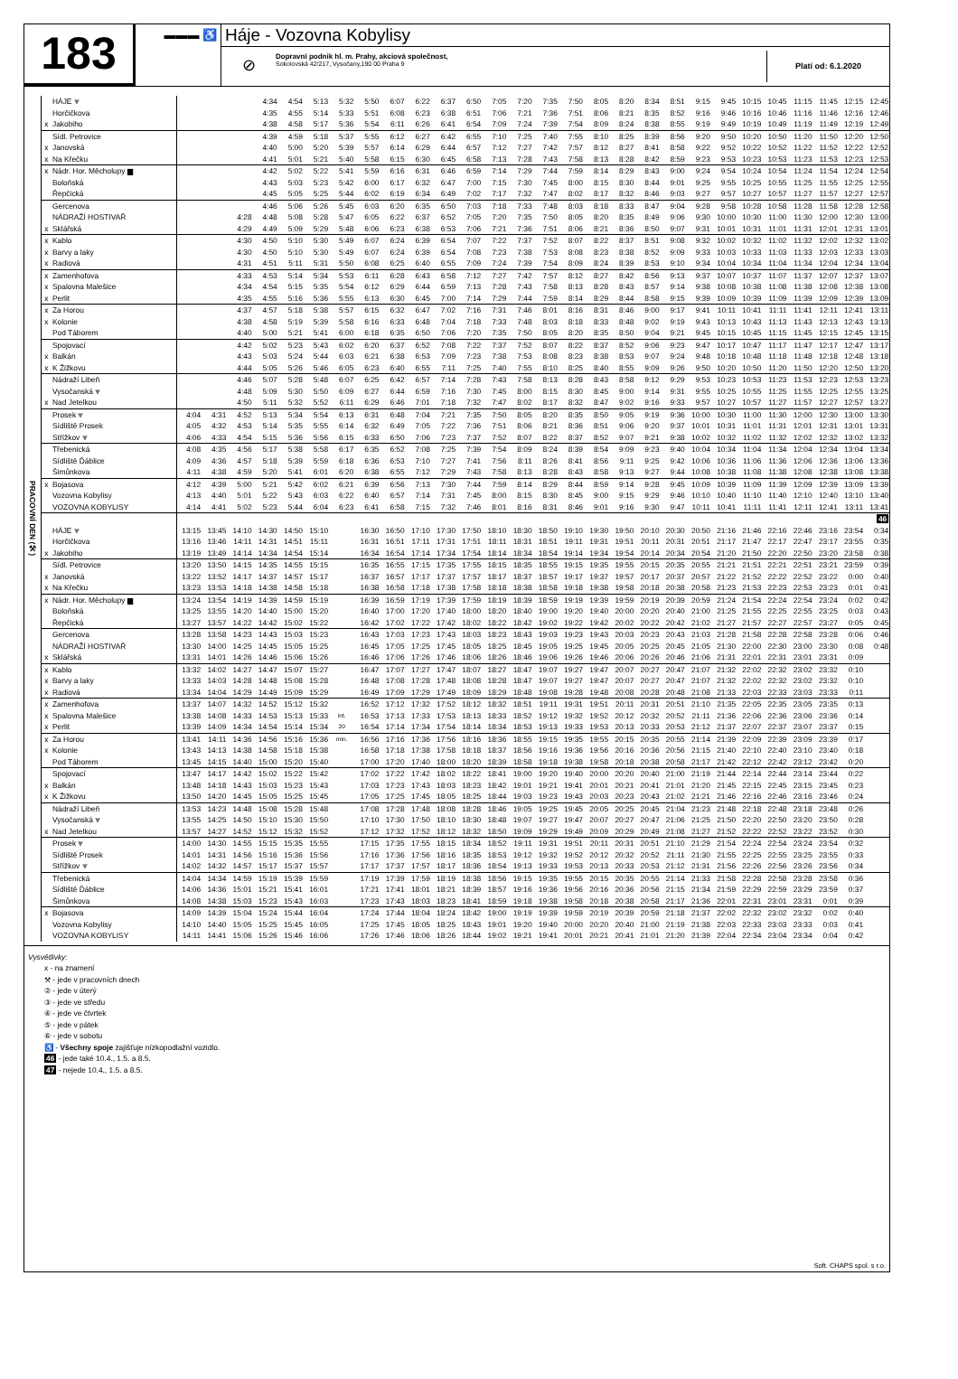183
▬▬▬ ♿
Háje - Vozovna Kobylisy
⊘
Dopravní podnik hl. m. Prahy, akciová společnost,
Sokolovská 42/217, Vysočany,190 00 Praha 9
Platí od: 6.1.2020
| PRACOVNÍ DEN (⚒) | | HÁJE ⩔ | | | | 4:34 | 4:54 | 5:13 | 5:32 | 5:50 | 6:07 | 6:22 | 6:37 | 6:50 | 7:05 | 7:20 | 7:35 | 7:50 | 8:05 | 8:20 | 8:34 | 8:51 | 9:15 | 9:45 | 10:15 | 10:45 | 11:15 | 11:45 | 12:15 | 12:45 |
| | | Horčičkova | | | | 4:35 | 4:55 | 5:14 | 5:33 | 5:51 | 6:08 | 6:23 | 6:38 | 6:51 | 7:06 | 7:21 | 7:36 | 7:51 | 8:06 | 8:21 | 8:35 | 8:52 | 9:16 | 9:46 | 10:16 | 10:46 | 11:16 | 11:46 | 12:16 | 12:46 |
| | x | Jakobiho | | | | 4:38 | 4:58 | 5:17 | 5:36 | 5:54 | 6:11 | 6:26 | 6:41 | 6:54 | 7:09 | 7:24 | 7:39 | 7:54 | 8:09 | 8:24 | 8:38 | 8:55 | 9:19 | 9:49 | 10:19 | 10:49 | 11:19 | 11:49 | 12:19 | 12:49 |
| | | Sídl. Petrovice | | | | 4:39 | 4:59 | 5:18 | 5:37 | 5:55 | 6:12 | 6:27 | 6:42 | 6:55 | 7:10 | 7:25 | 7:40 | 7:55 | 8:10 | 8:25 | 8:39 | 8:56 | 9:20 | 9:50 | 10:20 | 10:50 | 11:20 | 11:50 | 12:20 | 12:50 |
| | x | Janovská | | | | 4:40 | 5:00 | 5:20 | 5:39 | 5:57 | 6:14 | 6:29 | 6:44 | 6:57 | 7:12 | 7:27 | 7:42 | 7:57 | 8:12 | 8:27 | 8:41 | 8:58 | 9:22 | 9:52 | 10:22 | 10:52 | 11:22 | 11:52 | 12:22 | 12:52 |
| | x | Na Křečku | | | | 4:41 | 5:01 | 5:21 | 5:40 | 5:58 | 6:15 | 6:30 | 6:45 | 6:58 | 7:13 | 7:28 | 7:43 | 7:58 | 8:13 | 8:28 | 8:42 | 8:59 | 9:23 | 9:53 | 10:23 | 10:53 | 11:23 | 11:53 | 12:23 | 12:53 |
| | x | Nádr. Hor. Měcholupy ▆ | | | | 4:42 | 5:02 | 5:22 | 5:41 | 5:59 | 6:16 | 6:31 | 6:46 | 6:59 | 7:14 | 7:29 | 7:44 | 7:59 | 8:14 | 8:29 | 8:43 | 9:00 | 9:24 | 9:54 | 10:24 | 10:54 | 11:24 | 11:54 | 12:24 | 12:54 |
| | | Boloňská | | | | 4:43 | 5:03 | 5:23 | 5:42 | 6:00 | 6:17 | 6:32 | 6:47 | 7:00 | 7:15 | 7:30 | 7:45 | 8:00 | 8:15 | 8:30 | 8:44 | 9:01 | 9:25 | 9:55 | 10:25 | 10:55 | 11:25 | 11:55 | 12:25 | 12:55 |
| | | Řepčická | | | | 4:45 | 5:05 | 5:25 | 5:44 | 6:02 | 6:19 | 6:34 | 6:49 | 7:02 | 7:17 | 7:32 | 7:47 | 8:02 | 8:17 | 8:32 | 8:46 | 9:03 | 9:27 | 9:57 | 10:27 | 10:57 | 11:27 | 11:57 | 12:27 | 12:57 |
| | | Gercenova | | | | 4:46 | 5:06 | 5:26 | 5:45 | 6:03 | 6:20 | 6:35 | 6:50 | 7:03 | 7:18 | 7:33 | 7:48 | 8:03 | 8:18 | 8:33 | 8:47 | 9:04 | 9:28 | 9:58 | 10:28 | 10:58 | 11:28 | 11:58 | 12:28 | 12:58 |
| | | NÁDRAŽÍ HOSTIVAŘ | | | 4:28 | 4:48 | 5:08 | 5:28 | 5:47 | 6:05 | 6:22 | 6:37 | 6:52 | 7:05 | 7:20 | 7:35 | 7:50 | 8:05 | 8:20 | 8:35 | 8:49 | 9:06 | 9:30 | 10:00 | 10:30 | 11:00 | 11:30 | 12:00 | 12:30 | 13:00 |
| | x | Sklářská | | | 4:29 | 4:49 | 5:09 | 5:29 | 5:48 | 6:06 | 6:23 | 6:38 | 6:53 | 7:06 | 7:21 | 7:36 | 7:51 | 8:06 | 8:21 | 8:36 | 8:50 | 9:07 | 9:31 | 10:01 | 10:31 | 11:01 | 11:31 | 12:01 | 12:31 | 13:01 |
| | x | Kablo | | | 4:30 | 4:50 | 5:10 | 5:30 | 5:49 | 6:07 | 6:24 | 6:39 | 6:54 | 7:07 | 7:22 | 7:37 | 7:52 | 8:07 | 8:22 | 8:37 | 8:51 | 9:08 | 9:32 | 10:02 | 10:32 | 11:02 | 11:32 | 12:02 | 12:32 | 13:02 |
| | x | Barvy a laky | | | 4:30 | 4:50 | 5:10 | 5:30 | 5:49 | 6:07 | 6:24 | 6:39 | 6:54 | 7:08 | 7:23 | 7:38 | 7:53 | 8:08 | 8:23 | 8:38 | 8:52 | 9:09 | 9:33 | 10:03 | 10:33 | 11:03 | 11:33 | 12:03 | 12:33 | 13:03 |
| | x | Radiová | | | 4:31 | 4:51 | 5:11 | 5:31 | 5:50 | 6:08 | 6:25 | 6:40 | 6:55 | 7:09 | 7:24 | 7:39 | 7:54 | 8:09 | 8:24 | 8:39 | 8:53 | 9:10 | 9:34 | 10:04 | 10:34 | 11:04 | 11:34 | 12:04 | 12:34 | 13:04 |
| | x | Zamenhofova | | | 4:33 | 4:53 | 5:14 | 5:34 | 5:53 | 6:11 | 6:28 | 6:43 | 6:58 | 7:12 | 7:27 | 7:42 | 7:57 | 8:12 | 8:27 | 8:42 | 8:56 | 9:13 | 9:37 | 10:07 | 10:37 | 11:07 | 11:37 | 12:07 | 12:37 | 13:07 |
| | x | Spalovna Malešice | | | 4:34 | 4:54 | 5:15 | 5:35 | 5:54 | 6:12 | 6:29 | 6:44 | 6:59 | 7:13 | 7:28 | 7:43 | 7:58 | 8:13 | 8:28 | 8:43 | 8:57 | 9:14 | 9:38 | 10:08 | 10:38 | 11:08 | 11:38 | 12:08 | 12:38 | 13:08 |
| | x | Perlit | | | 4:35 | 4:55 | 5:16 | 5:36 | 5:55 | 6:13 | 6:30 | 6:45 | 7:00 | 7:14 | 7:29 | 7:44 | 7:59 | 8:14 | 8:29 | 8:44 | 8:58 | 9:15 | 9:39 | 10:09 | 10:39 | 11:09 | 11:39 | 12:09 | 12:39 | 13:09 |
| | x | Za Horou | | | 4:37 | 4:57 | 5:18 | 5:38 | 5:57 | 6:15 | 6:32 | 6:47 | 7:02 | 7:16 | 7:31 | 7:46 | 8:01 | 8:16 | 8:31 | 8:46 | 9:00 | 9:17 | 9:41 | 10:11 | 10:41 | 11:11 | 11:41 | 12:11 | 12:41 | 13:11 |
| | x | Kolonie | | | 4:38 | 4:58 | 5:19 | 5:39 | 5:58 | 6:16 | 6:33 | 6:48 | 7:04 | 7:18 | 7:33 | 7:48 | 8:03 | 8:18 | 8:33 | 8:48 | 9:02 | 9:19 | 9:43 | 10:13 | 10:43 | 11:13 | 11:43 | 12:13 | 12:43 | 13:13 |
| | | Pod Táborem | | | 4:40 | 5:00 | 5:21 | 5:41 | 6:00 | 6:18 | 6:35 | 6:50 | 7:06 | 7:20 | 7:35 | 7:50 | 8:05 | 8:20 | 8:35 | 8:50 | 9:04 | 9:21 | 9:45 | 10:15 | 10:45 | 11:15 | 11:45 | 12:15 | 12:45 | 13:15 |
| | | Spojovací | | | 4:42 | 5:02 | 5:23 | 5:43 | 6:02 | 6:20 | 6:37 | 6:52 | 7:08 | 7:22 | 7:37 | 7:52 | 8:07 | 8:22 | 8:37 | 8:52 | 9:06 | 9:23 | 9:47 | 10:17 | 10:47 | 11:17 | 11:47 | 12:17 | 12:47 | 13:17 |
| | x | Balkán | | | 4:43 | 5:03 | 5:24 | 5:44 | 6:03 | 6:21 | 6:38 | 6:53 | 7:09 | 7:23 | 7:38 | 7:53 | 8:08 | 8:23 | 8:38 | 8:53 | 9:07 | 9:24 | 9:48 | 10:18 | 10:48 | 11:18 | 11:48 | 12:18 | 12:48 | 13:18 |
| | x | K Žižkovu | | | 4:44 | 5:05 | 5:26 | 5:46 | 6:05 | 6:23 | 6:40 | 6:55 | 7:11 | 7:25 | 7:40 | 7:55 | 8:10 | 8:25 | 8:40 | 8:55 | 9:09 | 9:26 | 9:50 | 10:20 | 10:50 | 11:20 | 11:50 | 12:20 | 12:50 | 13:20 |
| | | Nádraží Libeň | | | 4:46 | 5:07 | 5:28 | 5:48 | 6:07 | 6:25 | 6:42 | 6:57 | 7:14 | 7:28 | 7:43 | 7:58 | 8:13 | 8:28 | 8:43 | 8:58 | 9:12 | 9:29 | 9:53 | 10:23 | 10:53 | 11:23 | 11:53 | 12:23 | 12:53 | 13:23 |
| | | Vysočanská ⩔ | | | 4:48 | 5:09 | 5:30 | 5:50 | 6:09 | 6:27 | 6:44 | 6:59 | 7:16 | 7:30 | 7:45 | 8:00 | 8:15 | 8:30 | 8:45 | 9:00 | 9:14 | 9:31 | 9:55 | 10:25 | 10:55 | 11:25 | 11:55 | 12:25 | 12:55 | 13:25 |
| | x | Nad Jetelkou | | | 4:50 | 5:11 | 5:32 | 5:52 | 6:11 | 6:29 | 6:46 | 7:01 | 7:18 | 7:32 | 7:47 | 8:02 | 8:17 | 8:32 | 8:47 | 9:02 | 9:16 | 9:33 | 9:57 | 10:27 | 10:57 | 11:27 | 11:57 | 12:27 | 12:57 | 13:27 |
| | | Prosek ⩔ | 4:04 | 4:31 | 4:52 | 5:13 | 5:34 | 5:54 | 6:13 | 6:31 | 6:48 | 7:04 | 7:21 | 7:35 | 7:50 | 8:05 | 8:20 | 8:35 | 8:50 | 9:05 | 9:19 | 9:36 | 10:00 | 10:30 | 11:00 | 11:30 | 12:00 | 12:30 | 13:00 | 13:30 |
| | | Sídliště Prosek | 4:05 | 4:32 | 4:53 | 5:14 | 5:35 | 5:55 | 6:14 | 6:32 | 6:49 | 7:05 | 7:22 | 7:36 | 7:51 | 8:06 | 8:21 | 8:36 | 8:51 | 9:06 | 9:20 | 9:37 | 10:01 | 10:31 | 11:01 | 11:31 | 12:01 | 12:31 | 13:01 | 13:31 |
| | | Střížkov ⩔ | 4:06 | 4:33 | 4:54 | 5:15 | 5:36 | 5:56 | 6:15 | 6:33 | 6:50 | 7:06 | 7:23 | 7:37 | 7:52 | 8:07 | 8:22 | 8:37 | 8:52 | 9:07 | 9:21 | 9:38 | 10:02 | 10:32 | 11:02 | 11:32 | 12:02 | 12:32 | 13:02 | 13:32 |
| | | Třebenická | 4:08 | 4:35 | 4:56 | 5:17 | 5:38 | 5:58 | 6:17 | 6:35 | 6:52 | 7:08 | 7:25 | 7:39 | 7:54 | 8:09 | 8:24 | 8:39 | 8:54 | 9:09 | 9:23 | 9:40 | 10:04 | 10:34 | 11:04 | 11:34 | 12:04 | 12:34 | 13:04 | 13:34 |
| | | Sídliště Ďáblice | 4:09 | 4:36 | 4:57 | 5:18 | 5:39 | 5:59 | 6:18 | 6:36 | 6:53 | 7:10 | 7:27 | 7:41 | 7:56 | 8:11 | 8:26 | 8:41 | 8:56 | 9:11 | 9:25 | 9:42 | 10:06 | 10:36 | 11:06 | 11:36 | 12:06 | 12:36 | 13:06 | 13:36 |
| | | Šimůnkova | 4:11 | 4:38 | 4:59 | 5:20 | 5:41 | 6:01 | 6:20 | 6:38 | 6:55 | 7:12 | 7:29 | 7:43 | 7:58 | 8:13 | 8:28 | 8:43 | 8:58 | 9:13 | 9:27 | 9:44 | 10:08 | 10:38 | 11:08 | 11:38 | 12:08 | 12:38 | 13:08 | 13:38 |
| | x | Bojasova | 4:12 | 4:39 | 5:00 | 5:21 | 5:42 | 6:02 | 6:21 | 6:39 | 6:56 | 7:13 | 7:30 | 7:44 | 7:59 | 8:14 | 8:29 | 8:44 | 8:59 | 9:14 | 9:28 | 9:45 | 10:09 | 10:39 | 11:09 | 11:39 | 12:09 | 12:39 | 13:09 | 13:39 |
| | | Vozovna Kobylisy | 4:13 | 4:40 | 5:01 | 5:22 | 5:43 | 6:03 | 6:22 | 6:40 | 6:57 | 7:14 | 7:31 | 7:45 | 8:00 | 8:15 | 8:30 | 8:45 | 9:00 | 9:15 | 9:29 | 9:46 | 10:10 | 10:40 | 11:10 | 11:40 | 12:10 | 12:40 | 13:10 | 13:40 |
| | | VOZOVNA KOBYLISY | 4:14 | 4:41 | 5:02 | 5:23 | 5:44 | 6:04 | 6:23 | 6:41 | 6:58 | 7:15 | 7:32 | 7:46 | 8:01 | 8:16 | 8:31 | 8:46 | 9:01 | 9:16 | 9:30 | 9:47 | 10:11 | 10:41 | 11:11 | 11:41 | 12:11 | 12:41 | 13:11 | 13:41 |
| | | | | | | | | | | | | | | | | | | | | | | | | | | | | | | 46 |
| | | HÁJE ⩔ | 13:15 | 13:45 | 14:10 | 14:30 | 14:50 | 15:10 | | 16:30 | 16:50 | 17:10 | 17:30 | 17:50 | 18:10 | 18:30 | 18:50 | 19:10 | 19:30 | 19:50 | 20:10 | 20:30 | 20:50 | 21:16 | 21:46 | 22:16 | 22:46 | 23:16 | 23:54 | 0:34 |
| | | Horčičkova | 13:16 | 13:46 | 14:11 | 14:31 | 14:51 | 15:11 | | 16:31 | 16:51 | 17:11 | 17:31 | 17:51 | 18:11 | 18:31 | 18:51 | 19:11 | 19:31 | 19:51 | 20:11 | 20:31 | 20:51 | 21:17 | 21:47 | 22:17 | 22:47 | 23:17 | 23:55 | 0:35 |
| | x | Jakobiho | 13:19 | 13:49 | 14:14 | 14:34 | 14:54 | 15:14 | | 16:34 | 16:54 | 17:14 | 17:34 | 17:54 | 18:14 | 18:34 | 18:54 | 19:14 | 19:34 | 19:54 | 20:14 | 20:34 | 20:54 | 21:20 | 21:50 | 22:20 | 22:50 | 23:20 | 23:58 | 0:38 |
| | | Sídl. Petrovice | 13:20 | 13:50 | 14:15 | 14:35 | 14:55 | 15:15 | | 16:35 | 16:55 | 17:15 | 17:35 | 17:55 | 18:15 | 18:35 | 18:55 | 19:15 | 19:35 | 19:55 | 20:15 | 20:35 | 20:55 | 21:21 | 21:51 | 22:21 | 22:51 | 23:21 | 23:59 | 0:39 |
| | x | Janovská | 13:22 | 13:52 | 14:17 | 14:37 | 14:57 | 15:17 | | 16:37 | 16:57 | 17:17 | 17:37 | 17:57 | 18:17 | 18:37 | 18:57 | 19:17 | 19:37 | 19:57 | 20:17 | 20:37 | 20:57 | 21:22 | 21:52 | 22:22 | 22:52 | 23:22 | 0:00 | 0:40 |
| | x | Na Křečku | 13:23 | 13:53 | 14:18 | 14:38 | 14:58 | 15:18 | | 16:38 | 16:58 | 17:18 | 17:38 | 17:58 | 18:18 | 18:38 | 18:58 | 19:18 | 19:38 | 19:58 | 20:18 | 20:38 | 20:58 | 21:23 | 21:53 | 22:23 | 22:53 | 23:23 | 0:01 | 0:41 |
| | x | Nádr. Hor. Měcholupy ▆ | 13:24 | 13:54 | 14:19 | 14:39 | 14:59 | 15:19 | | 16:39 | 16:59 | 17:19 | 17:39 | 17:59 | 18:19 | 18:39 | 18:59 | 19:19 | 19:39 | 19:59 | 20:19 | 20:39 | 20:59 | 21:24 | 21:54 | 22:24 | 22:54 | 23:24 | 0:02 | 0:42 |
| | | Boloňská | 13:25 | 13:55 | 14:20 | 14:40 | 15:00 | 15:20 | | 16:40 | 17:00 | 17:20 | 17:40 | 18:00 | 18:20 | 18:40 | 19:00 | 19:20 | 19:40 | 20:00 | 20:20 | 20:40 | 21:00 | 21:25 | 21:55 | 22:25 | 22:55 | 23:25 | 0:03 | 0:43 |
| | | Řepčická | 13:27 | 13:57 | 14:22 | 14:42 | 15:02 | 15:22 | | 16:42 | 17:02 | 17:22 | 17:42 | 18:02 | 18:22 | 18:42 | 19:02 | 19:22 | 19:42 | 20:02 | 20:22 | 20:42 | 21:02 | 21:27 | 21:57 | 22:27 | 22:57 | 23:27 | 0:05 | 0:45 |
| | | Gercenova | 13:28 | 13:58 | 14:23 | 14:43 | 15:03 | 15:23 | | 16:43 | 17:03 | 17:23 | 17:43 | 18:03 | 18:23 | 18:43 | 19:03 | 19:23 | 19:43 | 20:03 | 20:23 | 20:43 | 21:03 | 21:28 | 21:58 | 22:28 | 22:58 | 23:28 | 0:06 | 0:46 |
| | | NÁDRAŽÍ HOSTIVAŘ | 13:30 | 14:00 | 14:25 | 14:45 | 15:05 | 15:25 | | 16:45 | 17:05 | 17:25 | 17:45 | 18:05 | 18:25 | 18:45 | 19:05 | 19:25 | 19:45 | 20:05 | 20:25 | 20:45 | 21:05 | 21:30 | 22:00 | 22:30 | 23:00 | 23:30 | 0:08 | 0:48 |
| | x | Sklářská | 13:31 | 14:01 | 14:26 | 14:46 | 15:06 | 15:26 | | 16:46 | 17:06 | 17:26 | 17:46 | 18:06 | 18:26 | 18:46 | 19:06 | 19:26 | 19:46 | 20:06 | 20:26 | 20:46 | 21:06 | 21:31 | 22:01 | 22:31 | 23:01 | 23:31 | 0:09 | |
| | x | Kablo | 13:32 | 14:02 | 14:27 | 14:47 | 15:07 | 15:27 | | 16:47 | 17:07 | 17:27 | 17:47 | 18:07 | 18:27 | 18:47 | 19:07 | 19:27 | 19:47 | 20:07 | 20:27 | 20:47 | 21:07 | 21:32 | 22:02 | 22:32 | 23:02 | 23:32 | 0:10 | |
| | x | Barvy a laky | 13:33 | 14:03 | 14:28 | 14:48 | 15:08 | 15:28 | | 16:48 | 17:08 | 17:28 | 17:48 | 18:08 | 18:28 | 18:47 | 19:07 | 19:27 | 19:47 | 20:07 | 20:27 | 20:47 | 21:07 | 21:32 | 22:02 | 22:32 | 23:02 | 23:32 | 0:10 | |
| | x | Radiová | 13:34 | 14:04 | 14:29 | 14:49 | 15:09 | 15:29 | | 16:49 | 17:09 | 17:29 | 17:49 | 18:09 | 18:29 | 18:48 | 19:08 | 19:28 | 19:48 | 20:08 | 20:28 | 20:48 | 21:08 | 21:33 | 22:03 | 22:33 | 23:03 | 23:33 | 0:11 | |
| | x | Zamenhofova | 13:37 | 14:07 | 14:32 | 14:52 | 15:12 | 15:32 | | 16:52 | 17:12 | 17:32 | 17:52 | 18:12 | 18:32 | 18:51 | 19:11 | 19:31 | 19:51 | 20:11 | 20:31 | 20:51 | 21:10 | 21:35 | 22:05 | 22:35 | 23:05 | 23:35 | 0:13 | |
| | x | Spalovna Malešice | 13:38 | 14:08 | 14:33 | 14:53 | 15:13 | 15:33 | int. | 16:53 | 17:13 | 17:33 | 17:53 | 18:13 | 18:33 | 18:52 | 19:12 | 19:32 | 19:52 | 20:12 | 20:32 | 20:52 | 21:11 | 21:36 | 22:06 | 22:36 | 23:06 | 23:36 | 0:14 | |
| | x | Perlit | 13:39 | 14:09 | 14:34 | 14:54 | 15:14 | 15:34 | 20 | 16:54 | 17:14 | 17:34 | 17:54 | 18:14 | 18:34 | 18:53 | 19:13 | 19:33 | 19:53 | 20:13 | 20:33 | 20:53 | 21:12 | 21:37 | 22:07 | 22:37 | 23:07 | 23:37 | 0:15 | |
| | x | Za Horou | 13:41 | 14:11 | 14:36 | 14:56 | 15:16 | 15:36 | min. | 16:56 | 17:16 | 17:36 | 17:56 | 18:16 | 18:36 | 18:55 | 19:15 | 19:35 | 19:55 | 20:15 | 20:35 | 20:55 | 21:14 | 21:39 | 22:09 | 22:39 | 23:09 | 23:39 | 0:17 | |
| | x | Kolonie | 13:43 | 14:13 | 14:38 | 14:58 | 15:18 | 15:38 | | 16:58 | 17:18 | 17:38 | 17:58 | 18:18 | 18:37 | 18:56 | 19:16 | 19:36 | 19:56 | 20:16 | 20:36 | 20:56 | 21:15 | 21:40 | 22:10 | 22:40 | 23:10 | 23:40 | 0:18 | |
| | | Pod Táborem | 13:45 | 14:15 | 14:40 | 15:00 | 15:20 | 15:40 | | 17:00 | 17:20 | 17:40 | 18:00 | 18:20 | 18:39 | 18:58 | 19:18 | 19:38 | 19:58 | 20:18 | 20:38 | 20:58 | 21:17 | 21:42 | 22:12 | 22:42 | 23:12 | 23:42 | 0:20 | |
| | | Spojovací | 13:47 | 14:17 | 14:42 | 15:02 | 15:22 | 15:42 | | 17:02 | 17:22 | 17:42 | 18:02 | 18:22 | 18:41 | 19:00 | 19:20 | 19:40 | 20:00 | 20:20 | 20:40 | 21:00 | 21:19 | 21:44 | 22:14 | 22:44 | 23:14 | 23:44 | 0:22 | |
| | x | Balkán | 13:48 | 14:18 | 14:43 | 15:03 | 15:23 | 15:43 | | 17:03 | 17:23 | 17:43 | 18:03 | 18:23 | 18:42 | 19:01 | 19:21 | 19:41 | 20:01 | 20:21 | 20:41 | 21:01 | 21:20 | 21:45 | 22:15 | 22:45 | 23:15 | 23:45 | 0:23 | |
| | x | K Žižkovu | 13:50 | 14:20 | 14:45 | 15:05 | 15:25 | 15:45 | | 17:05 | 17:25 | 17:45 | 18:05 | 18:25 | 18:44 | 19:03 | 19:23 | 19:43 | 20:03 | 20:23 | 20:43 | 21:02 | 21:21 | 21:46 | 22:16 | 22:46 | 23:16 | 23:46 | 0:24 | |
| | | Nádraží Libeň | 13:53 | 14:23 | 14:48 | 15:08 | 15:28 | 15:48 | | 17:08 | 17:28 | 17:48 | 18:08 | 18:28 | 18:46 | 19:05 | 19:25 | 19:45 | 20:05 | 20:25 | 20:45 | 21:04 | 21:23 | 21:48 | 22:18 | 22:48 | 23:18 | 23:48 | 0:26 | |
| | | Vysočanská ⩔ | 13:55 | 14:25 | 14:50 | 15:10 | 15:30 | 15:50 | | 17:10 | 17:30 | 17:50 | 18:10 | 18:30 | 18:48 | 19:07 | 19:27 | 19:47 | 20:07 | 20:27 | 20:47 | 21:06 | 21:25 | 21:50 | 22:20 | 22:50 | 23:20 | 23:50 | 0:28 | |
| | x | Nad Jetelkou | 13:57 | 14:27 | 14:52 | 15:12 | 15:32 | 15:52 | | 17:12 | 17:32 | 17:52 | 18:12 | 18:32 | 18:50 | 19:09 | 19:29 | 19:49 | 20:09 | 20:29 | 20:49 | 21:08 | 21:27 | 21:52 | 22:22 | 22:52 | 23:22 | 23:52 | 0:30 | |
| | | Prosek ⩔ | 14:00 | 14:30 | 14:55 | 15:15 | 15:35 | 15:55 | | 17:15 | 17:35 | 17:55 | 18:15 | 18:34 | 18:52 | 19:11 | 19:31 | 19:51 | 20:11 | 20:31 | 20:51 | 21:10 | 21:29 | 21:54 | 22:24 | 22:54 | 23:24 | 23:54 | 0:32 | |
| | | Sídliště Prosek | 14:01 | 14:31 | 14:56 | 15:16 | 15:36 | 15:56 | | 17:16 | 17:36 | 17:56 | 18:16 | 18:35 | 18:53 | 19:12 | 19:32 | 19:52 | 20:12 | 20:32 | 20:52 | 21:11 | 21:30 | 21:55 | 22:25 | 22:55 | 23:25 | 23:55 | 0:33 | |
| | | Střížkov ⩔ | 14:02 | 14:32 | 14:57 | 15:17 | 15:37 | 15:57 | | 17:17 | 17:37 | 17:57 | 18:17 | 18:36 | 18:54 | 19:13 | 19:33 | 19:53 | 20:13 | 20:33 | 20:53 | 21:12 | 21:31 | 21:56 | 22:26 | 22:56 | 23:26 | 23:56 | 0:34 | |
| | | Třebenická | 14:04 | 14:34 | 14:59 | 15:19 | 15:39 | 15:59 | | 17:19 | 17:39 | 17:59 | 18:19 | 18:38 | 18:56 | 19:15 | 19:35 | 19:55 | 20:15 | 20:35 | 20:55 | 21:14 | 21:33 | 21:58 | 22:28 | 22:58 | 23:28 | 23:58 | 0:36 | |
| | | Sídliště Ďáblice | 14:06 | 14:36 | 15:01 | 15:21 | 15:41 | 16:01 | | 17:21 | 17:41 | 18:01 | 18:21 | 18:39 | 18:57 | 19:16 | 19:36 | 19:56 | 20:16 | 20:36 | 20:56 | 21:15 | 21:34 | 21:59 | 22:29 | 22:59 | 23:29 | 23:59 | 0:37 | |
| | | Šimůnkova | 14:08 | 14:38 | 15:03 | 15:23 | 15:43 | 16:03 | | 17:23 | 17:43 | 18:03 | 18:23 | 18:41 | 18:59 | 19:18 | 19:38 | 19:58 | 20:18 | 20:38 | 20:58 | 21:17 | 21:36 | 22:01 | 22:31 | 23:01 | 23:31 | 0:01 | 0:39 | |
| | x | Bojasova | 14:09 | 14:39 | 15:04 | 15:24 | 15:44 | 16:04 | | 17:24 | 17:44 | 18:04 | 18:24 | 18:42 | 19:00 | 19:19 | 19:39 | 19:59 | 20:19 | 20:39 | 20:59 | 21:18 | 21:37 | 22:02 | 22:32 | 23:02 | 23:32 | 0:02 | 0:40 | |
| | | Vozovna Kobylisy | 14:10 | 14:40 | 15:05 | 15:25 | 15:45 | 16:05 | | 17:25 | 17:45 | 18:05 | 18:25 | 18:43 | 19:01 | 19:20 | 19:40 | 20:00 | 20:20 | 20:40 | 21:00 | 21:19 | 21:38 | 22:03 | 22:33 | 23:03 | 23:33 | 0:03 | 0:41 | |
| | | VOZOVNA KOBYLISY | 14:11 | 14:41 | 15:06 | 15:26 | 15:46 | 16:06 | | 17:26 | 17:46 | 18:06 | 18:26 | 18:44 | 19:02 | 19:21 | 19:41 | 20:01 | 20:21 | 20:41 | 21:01 | 21:20 | 21:39 | 22:04 | 22:34 | 23:04 | 23:34 | 0:04 | 0:42 | |
Vysvětlivky:
x - na znamení
⚒ - jede v pracovních dnech
② - jede v úterý
③ - jede ve středu
④ - jede ve čtvrtek
⑤ - jede v pátek
⑥ - jede v sobotu
♿ - Všechny spoje zajišťuje nízkopodlažní vozidlo.
46 - jede také 10.4., 1.5. a 8.5.
47 - nejede 10.4., 1.5. a 8.5.
Soft. CHAPS spol. s r.o.